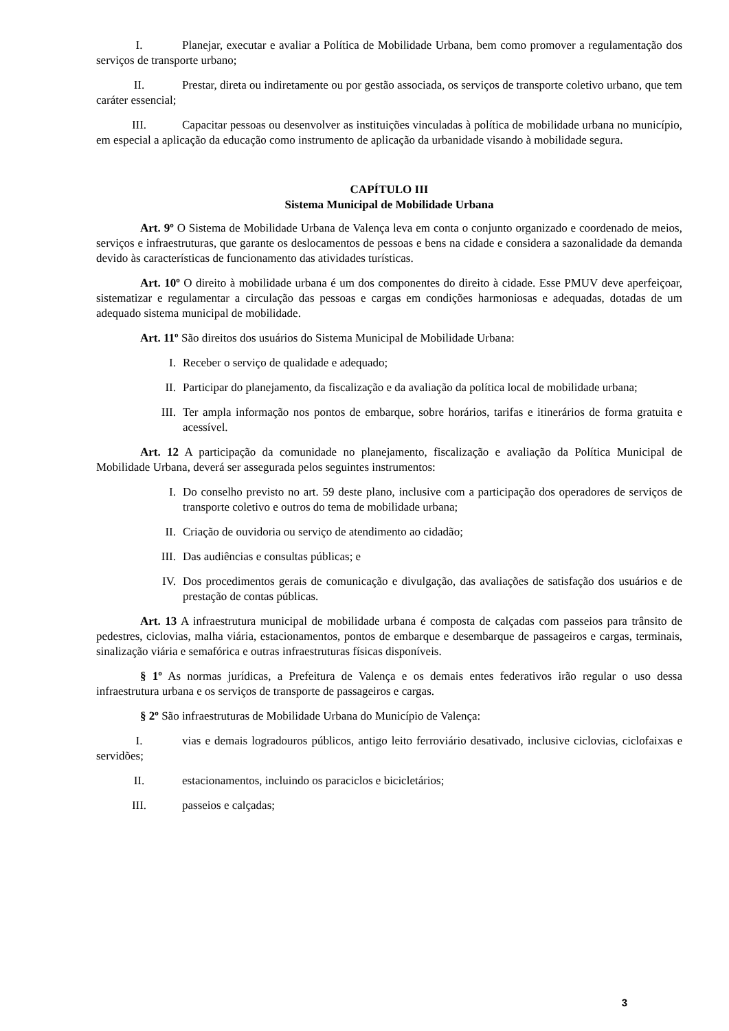I. Planejar, executar e avaliar a Política de Mobilidade Urbana, bem como promover a regulamentação dos serviços de transporte urbano;
II. Prestar, direta ou indiretamente ou por gestão associada, os serviços de transporte coletivo urbano, que tem caráter essencial;
III. Capacitar pessoas ou desenvolver as instituições vinculadas à política de mobilidade urbana no município, em especial a aplicação da educação como instrumento de aplicação da urbanidade visando à mobilidade segura.
CAPÍTULO III
Sistema Municipal de Mobilidade Urbana
Art. 9º O Sistema de Mobilidade Urbana de Valença leva em conta o conjunto organizado e coordenado de meios, serviços e infraestruturas, que garante os deslocamentos de pessoas e bens na cidade e considera a sazonalidade da demanda devido às características de funcionamento das atividades turísticas.
Art. 10º O direito à mobilidade urbana é um dos componentes do direito à cidade. Esse PMUV deve aperfeiçoar, sistematizar e regulamentar a circulação das pessoas e cargas em condições harmoniosas e adequadas, dotadas de um adequado sistema municipal de mobilidade.
Art. 11º São direitos dos usuários do Sistema Municipal de Mobilidade Urbana:
I. Receber o serviço de qualidade e adequado;
II. Participar do planejamento, da fiscalização e da avaliação da política local de mobilidade urbana;
III. Ter ampla informação nos pontos de embarque, sobre horários, tarifas e itinerários de forma gratuita e acessível.
Art. 12 A participação da comunidade no planejamento, fiscalização e avaliação da Política Municipal de Mobilidade Urbana, deverá ser assegurada pelos seguintes instrumentos:
I. Do conselho previsto no art. 59 deste plano, inclusive com a participação dos operadores de serviços de transporte coletivo e outros do tema de mobilidade urbana;
II. Criação de ouvidoria ou serviço de atendimento ao cidadão;
III. Das audiências e consultas públicas; e
IV. Dos procedimentos gerais de comunicação e divulgação, das avaliações de satisfação dos usuários e de prestação de contas públicas.
Art. 13 A infraestrutura municipal de mobilidade urbana é composta de calçadas com passeios para trânsito de pedestres, ciclovias, malha viária, estacionamentos, pontos de embarque e desembarque de passageiros e cargas, terminais, sinalização viária e semafórica e outras infraestruturas físicas disponíveis.
§ 1º As normas jurídicas, a Prefeitura de Valença e os demais entes federativos irão regular o uso dessa infraestrutura urbana e os serviços de transporte de passageiros e cargas.
§ 2º São infraestruturas de Mobilidade Urbana do Município de Valença:
I. vias e demais logradouros públicos, antigo leito ferroviário desativado, inclusive ciclovias, ciclofaixas e servidões;
II. estacionamentos, incluindo os paraciclos e bicicletários;
III. passeios e calçadas;
3